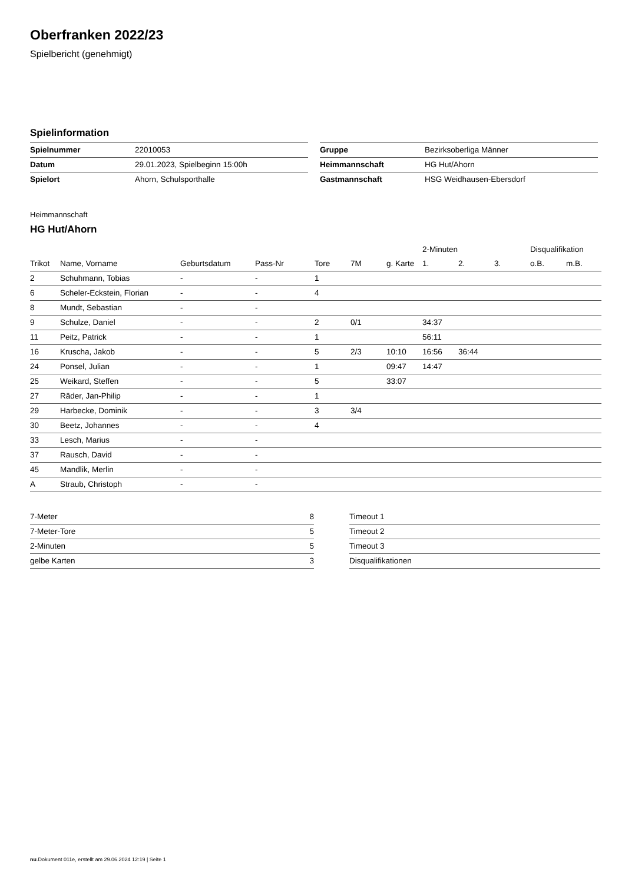Oberfranken 2022/23
Spielbericht (genehmigt)
Spielinformation
| Spielnummer | 22010053 |
| Datum | 29.01.2023, Spielbeginn 15:00h |
| Spielort | Ahorn, Schulsporthalle |
| Gruppe | Bezirksoberliga Männer |
| Heimmannschaft | HG Hut/Ahorn |
| Gastmannschaft | HSG Weidhausen-Ebersdorf |
Heimmannschaft
HG Hut/Ahorn
| | | | | | | | 2-Minuten | | | Disqualifikation | |
| --- | --- | --- | --- | --- | --- | --- | --- | --- | --- | --- | --- |
| Trikot | Name, Vorname | Geburtsdatum | Pass-Nr | Tore | 7M | g. Karte | 1. | 2. | 3. | o.B. | m.B. |
| 2 | Schuhmann, Tobias | - | - | 1 | | | | | | | |
| 6 | Scheler-Eckstein, Florian | - | - | 4 | | | | | | | |
| 8 | Mundt, Sebastian | - | - | | | | | | | | |
| 9 | Schulze, Daniel | - | - | 2 | 0/1 | | 34:37 | | | | |
| 11 | Peitz, Patrick | - | - | 1 | | | 56:11 | | | | |
| 16 | Kruscha, Jakob | - | - | 5 | 2/3 | 10:10 | 16:56 | 36:44 | | | |
| 24 | Ponsel, Julian | - | - | 1 | | 09:47 | 14:47 | | | | |
| 25 | Weikard, Steffen | - | - | 5 | | 33:07 | | | | | |
| 27 | Räder, Jan-Philip | - | - | 1 | | | | | | | |
| 29 | Harbecke, Dominik | - | - | 3 | 3/4 | | | | | | |
| 30 | Beetz, Johannes | - | - | 4 | | | | | | | |
| 33 | Lesch, Marius | - | - | | | | | | | | |
| 37 | Rausch, David | - | - | | | | | | | | |
| 45 | Mandlik, Merlin | - | - | | | | | | | | |
| A | Straub, Christoph | - | - | | | | | | | | |
| 7-Meter | 8 |
| 7-Meter-Tore | 5 |
| 2-Minuten | 5 |
| gelbe Karten | 3 |
| Timeout 1 |
| Timeout 2 |
| Timeout 3 |
| Disqualifikationen |
nu.Dokument 011e, erstellt am 29.06.2024 12:19 | Seite 1